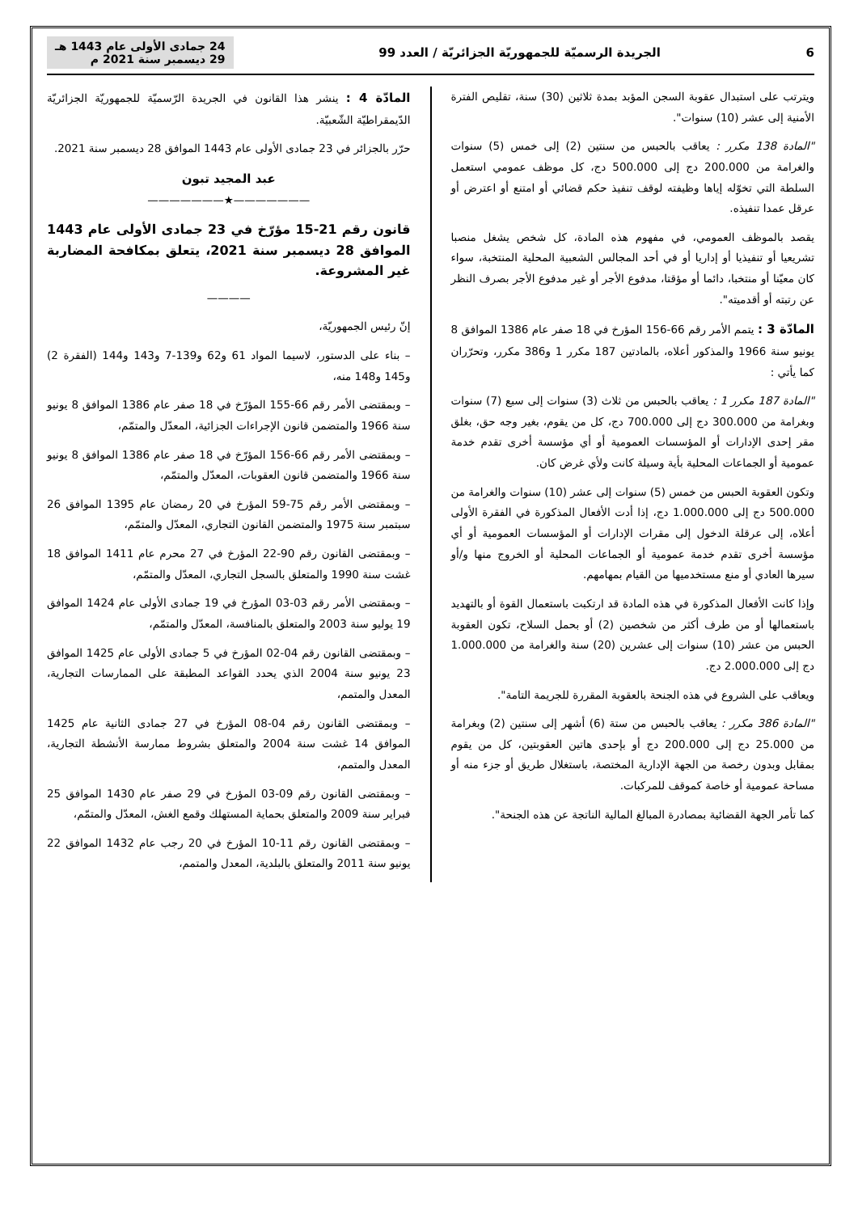6 الجريدة الرسميّة للجمهوريّة الجزائريّة / العدد 99 24 جمادى الأولى عام 1443 هـ
29 ديسمبر سنة 2021 م
ويترتب على استبدال عقوبة السجن المؤبد بمدة ثلاثين (30) سنة، تقليص الفترة الأمنية إلى عشر (10) سنوات".
"المادة 138 مكرر : يعاقب بالحبس من سنتين (2) إلى خمس (5) سنوات والغرامة من 200.000 دج إلى 500.000 دج، كل موظف عمومي استعمل السلطة التي تخوّله إياها وظيفته لوقف تنفيذ حكم قضائي أو امتنع أو اعترض أو عرقل عمدا تنفيذه.
يقصد بالموظف العمومي، في مفهوم هذه المادة، كل شخص يشغل منصبا تشريعيا أو تنفيذيا أو إداريا أو في أحد المجالس الشعبية المحلية المنتخبة، سواء كان معيّنا أو منتخبا، دائما أو مؤقتا، مدفوع الأجر أو غير مدفوع الأجر بصرف النظر عن رتبته أو أقدميته".
المادّة 3 : يتمم الأمر رقم 66-156 المؤرخ في 18 صفر عام 1386 الموافق 8 يونيو سنة 1966 والمذكور أعلاه، بالمادتين 187 مكرر 1 و386 مكرر، وتحرّران كما يأتي :
"المادة 187 مكرر 1 : يعاقب بالحبس من ثلاث (3) سنوات إلى سبع (7) سنوات وبغرامة من 300.000 دج إلى 700.000 دج، كل من يقوم، بغير وجه حق، بغلق مقر إحدى الإدارات أو المؤسسات العمومية أو أي مؤسسة أخرى تقدم خدمة عمومية أو الجماعات المحلية بأية وسيلة كانت ولأي غرض كان.
وتكون العقوبة الحبس من خمس (5) سنوات إلى عشر (10) سنوات والغرامة من 500.000 دج إلى 1.000.000 دج، إذا أدت الأفعال المذكورة في الفقرة الأولى أعلاه، إلى عرقلة الدخول إلى مقرات الإدارات أو المؤسسات العمومية أو أي مؤسسة أخرى تقدم خدمة عمومية أو الجماعات المحلية أو الخروج منها و/أو سيرها العادي أو منع مستخدميها من القيام بمهامهم.
وإذا كانت الأفعال المذكورة في هذه المادة قد ارتكبت باستعمال القوة أو بالتهديد باستعمالها أو من طرف أكثر من شخصين (2) أو بحمل السلاح، تكون العقوبة الحبس من عشر (10) سنوات إلى عشرين (20) سنة والغرامة من 1.000.000 دج إلى 2.000.000 دج.
ويعاقب على الشروع في هذه الجنحة بالعقوبة المقررة للجريمة التامة".
"المادة 386 مكرر : يعاقب بالحبس من ستة (6) أشهر إلى سنتين (2) وبغرامة من 25.000 دج إلى 200.000 دج أو بإحدى هاتين العقوبتين، كل من يقوم بمقابل وبدون رخصة من الجهة الإدارية المختصة، باستغلال طريق أو جزء منه أو مساحة عمومية أو خاصة كموقف للمركبات.
كما تأمر الجهة القضائية بمصادرة المبالغ المالية الناتجة عن هذه الجنحة".
المادّة 4 : ينشر هذا القانون في الجريدة الرّسميّة للجمهوريّة الجزائريّة الدّيمقراطيّة الشّعبيّة.
حرّر بالجزائر في 23 جمادى الأولى عام 1443 الموافق 28 ديسمبر سنة 2021.
عبد المجيد تبون
———————★———————
قانون رقم 21-15 مؤرّخ في 23 جمادى الأولى عام 1443 الموافق 28 ديسمبر سنة 2021، يتعلق بمكافحة المضاربة غير المشروعة.
————
إنّ رئيس الجمهوريّة،
– بناء على الدستور، لاسيما المواد 61 و62 و139-7 و143 و144 (الفقرة 2) و145 و148 منه،
– وبمقتضى الأمر رقم 66-155 المؤرّخ في 18 صفر عام 1386 الموافق 8 يونيو سنة 1966 والمتضمن قانون الإجراءات الجزائية، المعدّل والمتمّم،
– وبمقتضى الأمر رقم 66-156 المؤرّخ في 18 صفر عام 1386 الموافق 8 يونيو سنة 1966 والمتضمن قانون العقوبات، المعدّل والمتمّم،
– وبمقتضى الأمر رقم 75-59 المؤرخ في 20 رمضان عام 1395 الموافق 26 سبتمبر سنة 1975 والمتضمن القانون التجاري، المعدّل والمتمّم،
– وبمقتضى القانون رقم 90-22 المؤرخ في 27 محرم عام 1411 الموافق 18 غشت سنة 1990 والمتعلق بالسجل التجاري، المعدّل والمتمّم،
– وبمقتضى الأمر رقم 03-03 المؤرخ في 19 جمادى الأولى عام 1424 الموافق 19 يوليو سنة 2003 والمتعلق بالمنافسة، المعدّل والمتمّم،
– وبمقتضى القانون رقم 04-02 المؤرخ في 5 جمادى الأولى عام 1425 الموافق 23 يونيو سنة 2004 الذي يحدد القواعد المطبقة على الممارسات التجارية، المعدل والمتمم،
– وبمقتضى القانون رقم 04-08 المؤرخ في 27 جمادى الثانية عام 1425 الموافق 14 غشت سنة 2004 والمتعلق بشروط ممارسة الأنشطة التجارية، المعدل والمتمم،
– وبمقتضى القانون رقم 09-03 المؤرخ في 29 صفر عام 1430 الموافق 25 فبراير سنة 2009 والمتعلق بحماية المستهلك وقمع الغش، المعدّل والمتمّم،
– وبمقتضى القانون رقم 11-10 المؤرخ في 20 رجب عام 1432 الموافق 22 يونيو سنة 2011 والمتعلق بالبلدية، المعدل والمتمم،